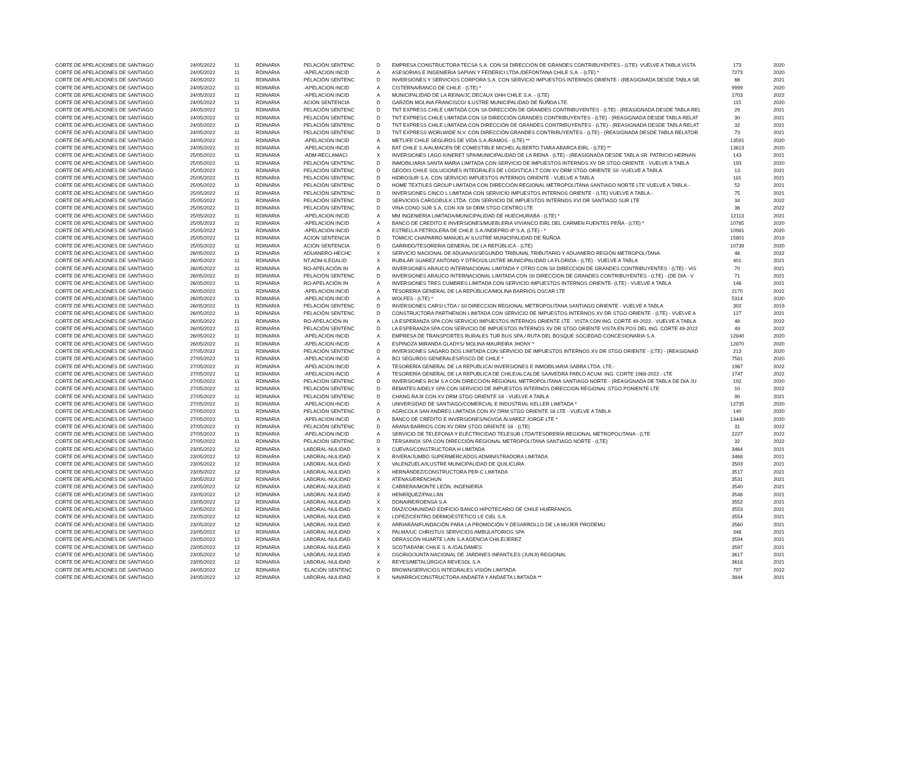| CORTE DE APELACIONES DE SANTIAGO | 24/05/2022 | 11 | RDINARIA | PELACIÓN SENTENC | D | EMPRESA CONSTRUCTORA TECSA S.A. CON SII DIRECCIÓN DE GRANDES CONTRIBUYENTES - (LTE)- VUELVE A TABLA VISTA | 173 | 2020 |
| CORTE DE APELACIONES DE SANTIAGO | 24/05/2022 | 11 | RDINARIA | -APELACION INCID | A | ASESORIAS E INGENIERIA SAPIAN Y FEDERICI LTDA./DEFONTANA CHILE S.A. - (LTE) * | 7273 | 2020 |
| CORTE DE APELACIONES DE SANTIAGO | 24/05/2022 | 11 | RDINARIA | PELACIÓN SENTENC | D | INVERSIONES Y SERVICIOS CORPORA S.A. CON SERVICIO IMPUESTOS INTERNOS ORIENTE - (REASIGNADA DESDE TABLA SR. | 66 | 2021 |
| CORTE DE APELACIONES DE SANTIAGO | 24/05/2022 | 11 | RDINARIA | -APELACION INCID | A | CISTERNA/BANCO DE CHILE - (LTE) * | 9999 | 2020 |
| CORTE DE APELACIONES DE SANTIAGO | 24/05/2022 | 11 | RDINARIA | -APELACION INCID | A | MUNICIPALIDAD DE LA REINA/JC DECAUX OHH CHILE S.A. - (LTE) | 1703 | 2022 |
| CORTE DE APELACIONES DE SANTIAGO | 24/05/2022 | 11 | RDINARIA | ACION SENTENCIA | D | GARZÓN MOLINA FRANCISCO/ ILUSTRE MUNICIPALIDAD DE ÑUÑOA LTE. | 115 | 2020 |
| CORTE DE APELACIONES DE SANTIAGO | 24/05/2022 | 11 | RDINARIA | PELACIÓN SENTENC | D | TNT EXPRESS CHILE LIMITADA CON SII-DIRECCIÓN DE GRANDES CONTRIBUYENTES - (LTE) - (REASIGNADA DESDE TABLA REL | 29 | 2021 |
| CORTE DE APELACIONES DE SANTIAGO | 24/05/2022 | 11 | RDINARIA | PELACIÓN SENTENC | D | TNT EXPRESS CHILE LIMITADA CON SII DIRECCIÓN GRANDES CONTRIBUYENTES - (LTE) - (REASIGNADA DESDE TABLA RELAT | 30 | 2021 |
| CORTE DE APELACIONES DE SANTIAGO | 24/05/2022 | 11 | RDINARIA | PELACIÓN SENTENC | D | TNT EXPRESS CHILE LIMITADA CON DIRECCIÓN DE GRANDES CONTRIBUYENTES - (LTE) - (REASIGNADA DESDE TABLA RELAT | 32 | 2021 |
| CORTE DE APELACIONES DE SANTIAGO | 24/05/2022 | 11 | RDINARIA | PELACIÓN SENTENC | D | TNT EXPRESS WORLWIDE N.V. CON DIRECCIÓN GRANDES CONTRIBUYENTES - (LTE) - (REASIGNADA DESDE TABLA RELATOR | 73 | 2021 |
| CORTE DE APELACIONES DE SANTIAGO | 24/05/2022 | 11 | RDINARIA | -APELACION INCID | A | METLIFE CHILE SEGUROS DE VIDA S.A./RAMOS - (LTE) ** | 13591 | 2020 |
| CORTE DE APELACIONES DE SANTIAGO | 24/05/2022 | 11 | RDINARIA | -APELACION INCID | A | BAT CHILE S.A/ALMACEN DE COMESTIBLE MICHEL ALBERTO TIARA ABARCA EIRL - (LTE) ** | 13613 | 2020 |
| CORTE DE APELACIONES DE SANTIAGO | 25/05/2022 | 11 | RDINARIA | -ADM-RECLAMACI | X | INVERSIONES LAGO KINERET SPA/MUNICIPALIDAD DE LA REINA - (LTE) - (REASIGNADA DESDE TABLA SR. PATRICIO HERNAN | 143 | 2021 |
| CORTE DE APELACIONES DE SANTIAGO | 25/05/2022 | 11 | RDINARIA | PELACIÓN SENTENC | D | INMOBILIARIA SANTA MARIA LIMITADA CON SERVICIO DE IMPUESTOS INTERNOS XV DR STGO ORIENTE - VUELVE A TABLA | 193 | 2020 |
| CORTE DE APELACIONES DE SANTIAGO | 25/05/2022 | 11 | RDINARIA | PELACIÓN SENTENC | D | GEODIS CHILE SOLUCIONES INTEGRALES DE LOGISTICA LT CON XV DRM STGO ORIENTE SII -VUELVE A TABLA | 13 | 2021 |
| CORTE DE APELACIONES DE SANTIAGO | 25/05/2022 | 11 | RDINARIA | PELACIÓN SENTENC | D | HIDROSUR S.A. CON SERVICIO IMPUESTOS INTERNOS ORIENTE - VUELVE A TABLA | 181 | 2021 |
| CORTE DE APELACIONES DE SANTIAGO | 25/05/2022 | 11 | RDINARIA | PELACIÓN SENTENC | D | HOME TEXTILES GROUP LIMITADA CON DIRECCIÓN REGIONAL METROPOLITANA SANTIAGO NORTE LTE VUELVE A TABLA.- | 52 | 2021 |
| CORTE DE APELACIONES DE SANTIAGO | 25/05/2022 | 11 | RDINARIA | PELACIÓN SENTENC | D | INVERSIONES CINCO L LIMITADA CON SERVICIO IMPUESTOS INTERNOS ORIENTE - (LTE) VUELVE A TABLA.- | 75 | 2021 |
| CORTE DE APELACIONES DE SANTIAGO | 25/05/2022 | 11 | RDINARIA | PELACIÓN SENTENC | D | SERVICIOS CARGOBULK LTDA. CON SERVICIO DE IMPUESTOS INTERNOS XVI DR SANTIAGO SUR LTE | 34 | 2022 |
| CORTE DE APELACIONES DE SANTIAGO | 25/05/2022 | 11 | RDINARIA | PELACIÓN SENTENC | D | VINA CONO SUR S.A. CON XIII SII DRM STGO CENTRO LTE | 36 | 2022 |
| CORTE DE APELACIONES DE SANTIAGO | 25/05/2022 | 11 | RDINARIA | -APELACION INCID | A | MM INGENIERIA LIMITADA/MUNICIPALIDAD DE HUECHURABA - (LTE) * | 12113 | 2021 |
| CORTE DE APELACIONES DE SANTIAGO | 25/05/2022 | 11 | RDINARIA | -APELACION INCID | A | BANCO DE CREDITO E INVERSIONES/MUEBLERIA VIVIANCO EIRL DEL CARMEN FUENTES PEÑA - (LTE) * | 10785 | 2020 |
| CORTE DE APELACIONES DE SANTIAGO | 25/05/2022 | 11 | RDINARIA | -APELACION INCID | A | ESTRELLA PETROLERA DE CHILE S.A./INDEPRO-IP S.A. (LTE) - * | 10981 | 2020 |
| CORTE DE APELACIONES DE SANTIAGO | 25/05/2022 | 11 | RDINARIA | ACION SENTENCIA | D | TOMICIC CHAPARRO MANUELA/ ILUSTRE MUNICIPALIDAD DE ÑUÑOA | 15801 | 2019 |
| CORTE DE APELACIONES DE SANTIAGO | 25/05/2022 | 11 | RDINARIA | ACION SENTENCIA | D | GARRIDO/TESORERIA GENERAL DE LA REPÚBLICA - (LTE) | 10739 | 2020 |
| CORTE DE APELACIONES DE SANTIAGO | 26/05/2022 | 11 | RDINARIA | ADUANERO-HECHC | X | SERVICIO NACIONAL DE ADUANAS/SEGUNDO TRIBUNAL TRIBUTARIO Y ADUANERO REGIÓN METROPOLITANA. | 46 | 2022 |
| CORTE DE APELACIONES DE SANTIAGO | 26/05/2022 | 11 | RDINARIA | NT.ADM-ILEGALID | X | RUBILAR SUAREZ ANTONIO Y OTROS/ILUSTRE MUNICIPALIDAD LA FLORIDA - (LTE) - VUELVE A TABLA | 401 | 2021 |
| CORTE DE APELACIONES DE SANTIAGO | 26/05/2022 | 11 | RDINARIA | RO-APELACIÓN IN | A | INVERSIONES ARAUCO INTERNACIONAL LIMITADA Y OTRO CON SII DIRECCION DE GRANDES CONTRIBUYENTES - (LTE) - VIS | 70 | 2021 |
| CORTE DE APELACIONES DE SANTIAGO | 26/05/2022 | 11 | RDINARIA | PELACIÓN SENTENC | D | INVERSIONES ARAUCO INTERNACIONAL LIMITADA CON SII DIRECCION DE GRANDES CONTRIBUYENTES - (LTE) - (DE DIA - V | 71 | 2021 |
| CORTE DE APELACIONES DE SANTIAGO | 26/05/2022 | 11 | RDINARIA | RO-APELACIÓN IN | A | INVERSIONES TRES CUMBRES LIMITADA CON SERVICIO IMPUESTOS INTERNOS ORIENTE- (LTE) - VUELVE A TABLA | 146 | 2021 |
| CORTE DE APELACIONES DE SANTIAGO | 26/05/2022 | 11 | RDINARIA | -APELACION INCID | A | TESORERIA GENERAL DE LA REPÚBLICA/MOLINA BARRIOS OSCAR LTE | 2170 | 2022 |
| CORTE DE APELACIONES DE SANTIAGO | 26/05/2022 | 11 | RDINARIA | -APELACION INCID | A | WOLFES - (LTE) * | 5314 | 2020 |
| CORTE DE APELACIONES DE SANTIAGO | 26/05/2022 | 11 | RDINARIA | PELACIÓN SENTENC | D | INVERSIONES CARSI LTDA / SII DIRECCION REGIONAL METROPOLITANA SANTIAGO ORIENTE - VUELVE A TABLA | 302 | 2019 |
| CORTE DE APELACIONES DE SANTIAGO | 26/05/2022 | 11 | RDINARIA | PELACIÓN SENTENC | D | CONSTRUCTORA PARTHENON LIMITADA CON SERVICIO DE IMPUESTOS INTERNOS XV DR STGO ORIENTE - (LTE) - VUELVE A | 127 | 2021 |
| CORTE DE APELACIONES DE SANTIAGO | 26/05/2022 | 11 | RDINARIA | RO-APELACIÓN IN | A | LA ESPERANZA SPA CON SERVICIO IMPUESTOS INTERNOS ORIENTE LTE . VISTA CON ING. CORTE 49-2022.- VUELVE A TABLA | 48 | 2022 |
| CORTE DE APELACIONES DE SANTIAGO | 26/05/2022 | 11 | RDINARIA | PELACIÓN SENTENC | D | LA ESPERANZA SPA CON SERVICIO DE IMPUESTOS INTERNOS XV DR STGO ORIENTE VISTA EN POS DEL ING. CORTE 49-2022 | 49 | 2022 |
| CORTE DE APELACIONES DE SANTIAGO | 26/05/2022 | 11 | RDINARIA | -APELACION INCID | A | EMPRESA DE TRANSPORTES RURALES TUR BUS SPA./ RUTA DEL BOSQUE SOCIEDAD CONCESIONARIA S.A. | 12840 | 2020 |
| CORTE DE APELACIONES DE SANTIAGO | 26/05/2022 | 11 | RDINARIA | -APELACION INCID | A | ESPINOZA MIRANDA GLADYS/ MOLINA MAUREIRA JHONY * | 12870 | 2020 |
| CORTE DE APELACIONES DE SANTIAGO | 27/05/2022 | 11 | RDINARIA | PELACIÓN SENTENC | D | INVERSIONES SAGARO DOS LIMITADA CON SERVICIO DE IMPUESTOS INTERNOS XV DR STGO ORIENTE - (LTE) - (REASIGNAD | 213 | 2020 |
| CORTE DE APELACIONES DE SANTIAGO | 27/05/2022 | 11 | RDINARIA | -APELACION INCID | A | BCI SEGUROS GENERALES/FISCO DE CHILE * | 7581 | 2020 |
| CORTE DE APELACIONES DE SANTIAGO | 27/05/2022 | 11 | RDINARIA | -APELACION INCID | A | TESORERÍA GENERAL DE LA REPUBLICA/ INVERSIONES E INMOBILIARIA SABRA LTDA. LTE.- | 1967 | 2022 |
| CORTE DE APELACIONES DE SANTIAGO | 27/05/2022 | 11 | RDINARIA | -APELACION INCID | A | TESORERÍA GENERAL DE LA REPUBLICA DE CHILE/ALCALDE SAAVEDRA PABLO ACUM. ING. CORTE 1968-2022.- LTE | 1747 | 2022 |
| CORTE DE APELACIONES DE SANTIAGO | 27/05/2022 | 11 | RDINARIA | PELACIÓN SENTENC | D | INVERSIONES RCM S A CON DIRECCIÓN REGIONAL METROPOLITANA SANTIAGO NORTE - (REASIGNADA DE TABLA DE DIA JU | 192 | 2020 |
| CORTE DE APELACIONES DE SANTIAGO | 27/05/2022 | 11 | RDINARIA | PELACIÓN SENTENC | D | REMATES AIDELY SPA CON SERVICIO DE IMPUESTOS INTERNOS DIRECCION REGIONAL STGO PONIENTE LTE | 10 | 2022 |
| CORTE DE APELACIONES DE SANTIAGO | 27/05/2022 | 11 | RDINARIA | PELACIÓN SENTENC | D | CHANG RAJII CON XV DRM STGO ORIENTE SII - VUELVE A TABLA | 90 | 2021 |
| CORTE DE APELACIONES DE SANTIAGO | 27/05/2022 | 11 | RDINARIA | -APELACION INCID | A | UNIVERSIDAD DE SANTIAGO/COMERCIAL E INDUSTRIAL KELLER LIMITADA * | 12735 | 2020 |
| CORTE DE APELACIONES DE SANTIAGO | 27/05/2022 | 11 | RDINARIA | PELACIÓN SENTENC | D | AGRICOLA SAN ANDRES LIMITADA CON XV DRM STGO ORIENTE SII LTE - VUELVE A TABLA | 140 | 2020 |
| CORTE DE APELACIONES DE SANTIAGO | 27/05/2022 | 11 | RDINARIA | -APELACION INCID | A | BANCO DE CRÉDITO E INVERSIONES/NOVOA ÁLVAREZ JORGE LTE * | 13440 | 2020 |
| CORTE DE APELACIONES DE SANTIAGO | 27/05/2022 | 11 | RDINARIA | PELACIÓN SENTENC | D | ARANA BARRIOS CON XV DRM STGO ORIENTE SII - (LTE) | 31 | 2022 |
| CORTE DE APELACIONES DE SANTIAGO | 27/05/2022 | 11 | RDINARIA | -APELACION INCID | A | SERVICIO DE TELEFONIA Y ELECTRICIDAD TELESUR LTDA/TESORERÍA REGIONAL METROPOLITANA - (LTE | 2227 | 2022 |
| CORTE DE APELACIONES DE SANTIAGO | 27/05/2022 | 11 | RDINARIA | PELACIÓN SENTENC | D | TERSAINOX SPA CON DIRECCIÓN REGIONAL METROPOLITANA SANTIAGO NORTE - (LTE) | 32 | 2022 |
| CORTE DE APELACIONES DE SANTIAGO | 23/05/2022 | 12 | RDINARIA | LABORAL-NULIDAD | X | CUEVAS/CONSTRUCTORA H LIMITADA | 3464 | 2021 |
| CORTE DE APELACIONES DE SANTIAGO | 23/05/2022 | 12 | RDINARIA | LABORAL-NULIDAD | X | RIVERA/JUMBO SUPERMERCADOS ADMINISTRADORA LIMITADA | 3468 | 2021 |
| CORTE DE APELACIONES DE SANTIAGO | 23/05/2022 | 12 | RDINARIA | LABORAL-NULIDAD | X | VALENZUELA/ILUSTRE MUNICIPALIDAD DE QUILICURA | 3503 | 2021 |
| CORTE DE APELACIONES DE SANTIAGO | 23/05/2022 | 12 | RDINARIA | LABORAL-NULIDAD | X | HERNÁNDEZ/CONSTRUCTORA PER-C LIMITADA | 3517 | 2021 |
| CORTE DE APELACIONES DE SANTIAGO | 23/05/2022 | 12 | RDINARIA | LABORAL-NULIDAD | X | ATENAS/ERENCHUN | 3531 | 2021 |
| CORTE DE APELACIONES DE SANTIAGO | 23/05/2022 | 12 | RDINARIA | LABORAL-NULIDAD | X | CABRERA/MONTE LEÓN, INGENIERÍA | 3540 | 2021 |
| CORTE DE APELACIONES DE SANTIAGO | 23/05/2022 | 12 | RDINARIA | LABORAL-NULIDAD | X | HENRÍQUEZ/PAILLÁN | 3548 | 2021 |
| CORTE DE APELACIONES DE SANTIAGO | 23/05/2022 | 12 | RDINARIA | LABORAL-NULIDAD | X | DONAIRE/ROENSA S.A | 3552 | 2021 |
| CORTE DE APELACIONES DE SANTIAGO | 23/05/2022 | 12 | RDINARIA | LABORAL-NULIDAD | X | DÍAZ/COMUNIDAD EDIFICIO BANCO HIPOTECARIO DE CHILE HUÉRFANOS. | 3553 | 2021 |
| CORTE DE APELACIONES DE SANTIAGO | 23/05/2022 | 12 | RDINARIA | LABORAL-NULIDAD | X | LOPEZ/CENTRO DERMOESTETICO LE CIEL S.A. | 3554 | 2021 |
| CORTE DE APELACIONES DE SANTIAGO | 23/05/2022 | 12 | RDINARIA | LABORAL-NULIDAD | X | ARRIARÁN/FUNDACIÓN PARA LA PROMOCIÓN Y DESARROLLO DE LA MUJER PRODEMU | 3560 | 2021 |
| CORTE DE APELACIONES DE SANTIAGO | 23/05/2022 | 12 | RDINARIA | LABORAL-NULIDAD | X | PALMA/UC CHRISTUS SERVICIOS AMBULATORIOS SPA | 348 | 2021 |
| CORTE DE APELACIONES DE SANTIAGO | 23/05/2022 | 12 | RDINARIA | LABORAL-NULIDAD | X | OBRASCÓN HUARTE LAIN S.A AGENCIA CHILE/JEREZ | 3594 | 2021 |
| CORTE DE APELACIONES DE SANTIAGO | 23/05/2022 | 12 | RDINARIA | LABORAL-NULIDAD | X | SCOTIABANK CHILE S. A./GALDAMES | 3597 | 2021 |
| CORTE DE APELACIONES DE SANTIAGO | 23/05/2022 | 12 | RDINARIA | LABORAL-NULIDAD | X | OSORIO/JUNTA NACIONAL DE JARDINES INFANTILES (JUNJI) REGIONAL | 3617 | 2021 |
| CORTE DE APELACIONES DE SANTIAGO | 23/05/2022 | 12 | RDINARIA | LABORAL-NULIDAD | X | REYES/METALÚRGICA REVESOL S.A | 3618 | 2021 |
| CORTE DE APELACIONES DE SANTIAGO | 24/05/2022 | 12 | RDINARIA | 'ELACIÓN SENTENC | D | BROWN/SERVICIOS INTEGRALES VISIÓN LIMITADA | 797 | 2022 |
| CORTE DE APELACIONES DE SANTIAGO | 24/05/2022 | 12 | RDINARIA | LABORAL-NULIDAD | X | NAVARRO/CONSTRUCTORA ANDAETA Y ANDAETA LIMITADA ** | 3844 | 2021 |